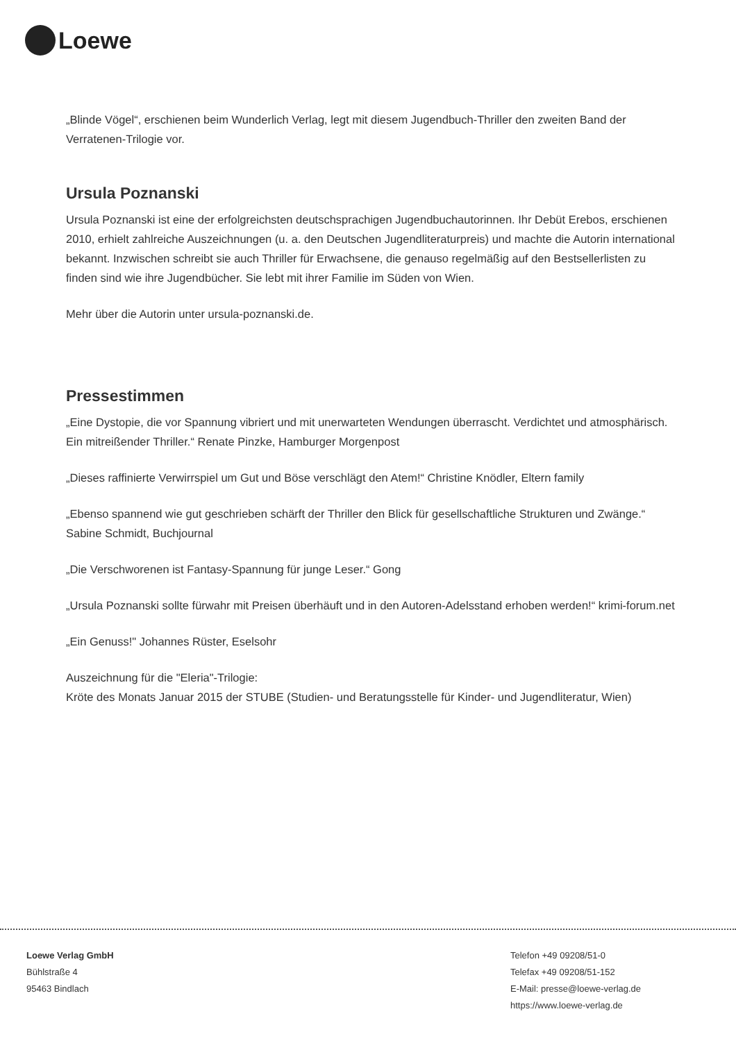Loewe
„Blinde Vögel“, erschienen beim Wunderlich Verlag, legt mit diesem Jugendbuch-Thriller den zweiten Band der Verratenen-Trilogie vor.
Ursula Poznanski
Ursula Poznanski ist eine der erfolgreichsten deutschsprachigen Jugendbuchautorinnen. Ihr Debüt Erebos, erschienen 2010, erhielt zahlreiche Auszeichnungen (u. a. den Deutschen Jugendliteraturpreis) und machte die Autorin international bekannt. Inzwischen schreibt sie auch Thriller für Erwachsene, die genauso regelmäßig auf den Bestsellerlisten zu finden sind wie ihre Jugendbücher. Sie lebt mit ihrer Familie im Süden von Wien.
Mehr über die Autorin unter ursula-poznanski.de.
Pressestimmen
„Eine Dystopie, die vor Spannung vibriert und mit unerwarteten Wendungen überrascht. Verdichtet und atmosphärisch. Ein mitreißender Thriller.“ Renate Pinzke, Hamburger Morgenpost
„Dieses raffinierte Verwirrspiel um Gut und Böse verschlägt den Atem!“ Christine Knödler, Eltern family
„Ebenso spannend wie gut geschrieben schärft der Thriller den Blick für gesellschaftliche Strukturen und Zwänge.“
Sabine Schmidt, Buchjournal
„Die Verschworenen ist Fantasy-Spannung für junge Leser.“ Gong
„Ursula Poznanski sollte fürwahr mit Preisen überhäuft und in den Autoren-Adelsstand erhoben werden!“ krimi-forum.net
„Ein Genuss!" Johannes Rüster, Eselsohr
Auszeichnung für die "Eleria"-Trilogie:
Kröte des Monats Januar 2015 der STUBE (Studien- und Beratungsstelle für Kinder- und Jugendliteratur, Wien)
Loewe Verlag GmbH
Bühlstraße 4
95463 Bindlach
Telefon +49 09208/51-0
Telefax +49 09208/51-152
E-Mail: presse@loewe-verlag.de
https://www.loewe-verlag.de